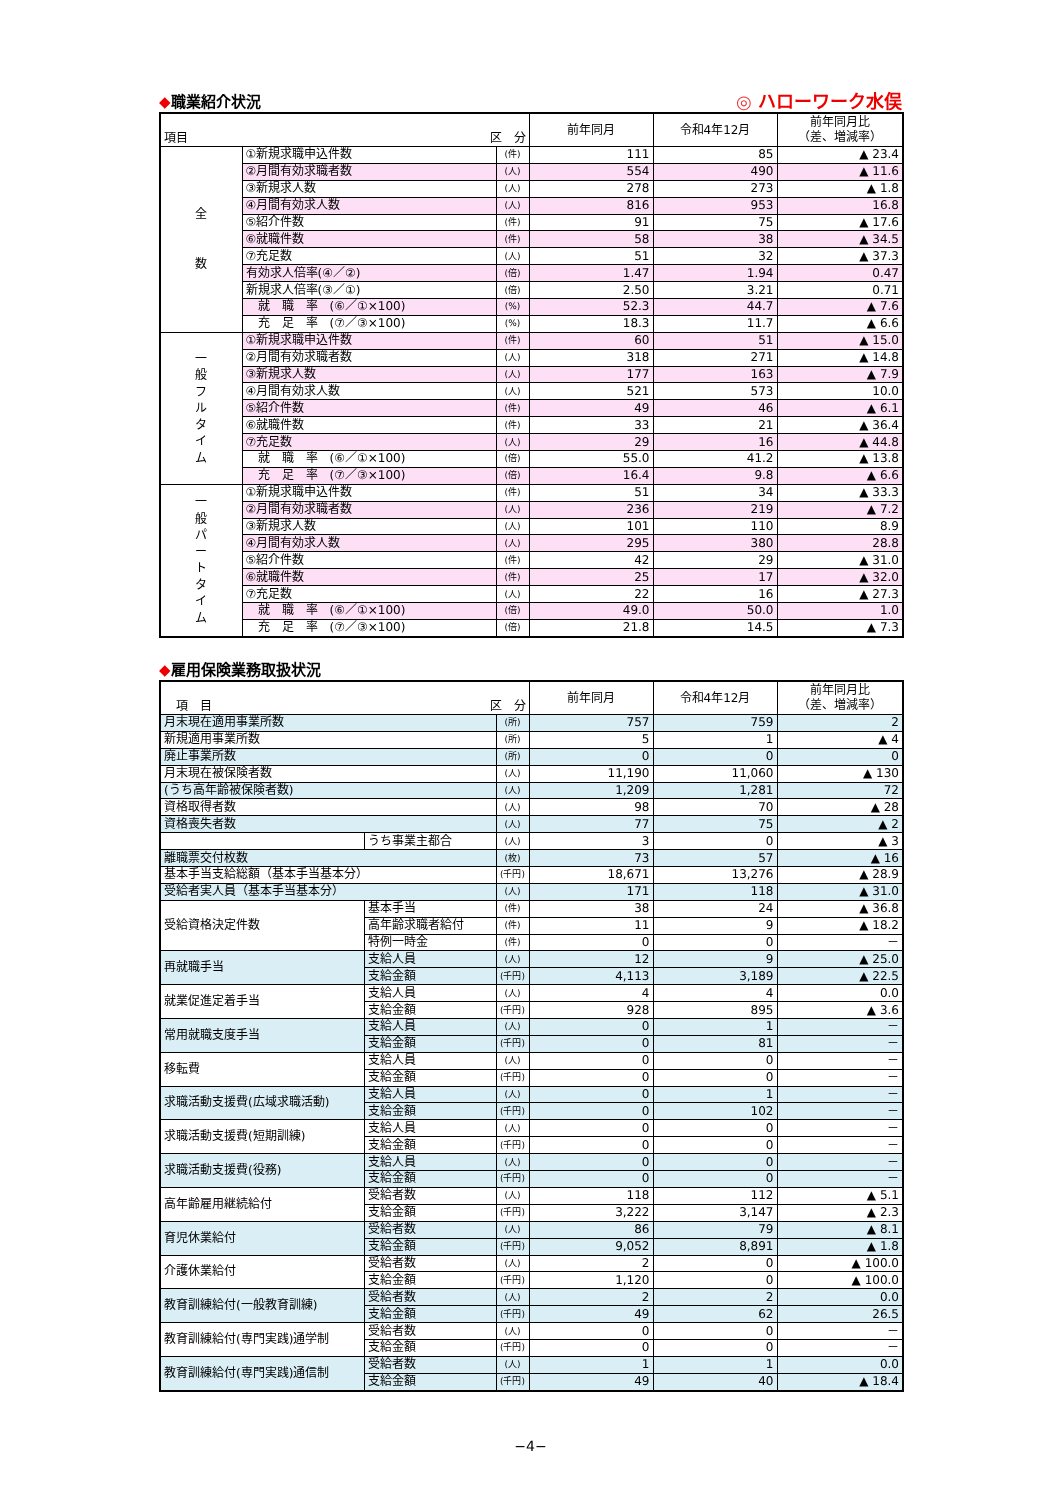◆職業紹介状況 ◎ ハローワーク水俣
| 項目 区 分 | | | 前年同月 | 令和4年12月 | 前年同月比 （差、増減率） |
| --- | --- | --- | --- | --- | --- |
| 全 数 | ①新規求職申込件数 | (件) | 111 | 85 | ▲ 23.4 |
| | ②月間有効求職者数 | (人) | 554 | 490 | ▲ 11.6 |
| | ③新規求人数 | (人) | 278 | 273 | ▲ 1.8 |
| | ④月間有効求人数 | (人) | 816 | 953 | 16.8 |
| | ⑤紹介件数 | (件) | 91 | 75 | ▲ 17.6 |
| | ⑥就職件数 | (件) | 58 | 38 | ▲ 34.5 |
| | ⑦充足数 | (人) | 51 | 32 | ▲ 37.3 |
| | 有効求人倍率(④／②) | (倍) | 1.47 | 1.94 | 0.47 |
| | 新規求人倍率(③／①) | (倍) | 2.50 | 3.21 | 0.71 |
| | 就 職 率 (⑥／①×100) | (%) | 52.3 | 44.7 | ▲ 7.6 |
| | 充 足 率 (⑦／③×100) | (%) | 18.3 | 11.7 | ▲ 6.6 |
| 一 般 フ ル タ イ ム | ①新規求職申込件数 | (件) | 60 | 51 | ▲ 15.0 |
| | ②月間有効求職者数 | (人) | 318 | 271 | ▲ 14.8 |
| | ③新規求人数 | (人) | 177 | 163 | ▲ 7.9 |
| | ④月間有効求人数 | (人) | 521 | 573 | 10.0 |
| | ⑤紹介件数 | (件) | 49 | 46 | ▲ 6.1 |
| | ⑥就職件数 | (件) | 33 | 21 | ▲ 36.4 |
| | ⑦充足数 | (人) | 29 | 16 | ▲ 44.8 |
| | 就 職 率 (⑥／①×100) | (倍) | 55.0 | 41.2 | ▲ 13.8 |
| | 充 足 率 (⑦／③×100) | (倍) | 16.4 | 9.8 | ▲ 6.6 |
| 一 般 パ ー ト タ イ ム | ①新規求職申込件数 | (件) | 51 | 34 | ▲ 33.3 |
| | ②月間有効求職者数 | (人) | 236 | 219 | ▲ 7.2 |
| | ③新規求人数 | (人) | 101 | 110 | 8.9 |
| | ④月間有効求人数 | (人) | 295 | 380 | 28.8 |
| | ⑤紹介件数 | (件) | 42 | 29 | ▲ 31.0 |
| | ⑥就職件数 | (件) | 25 | 17 | ▲ 32.0 |
| | ⑦充足数 | (人) | 22 | 16 | ▲ 27.3 |
| | 就 職 率 (⑥／①×100) | (倍) | 49.0 | 50.0 | 1.0 |
| | 充 足 率 (⑦／③×100) | (倍) | 21.8 | 14.5 | ▲ 7.3 |
◆雇用保険業務取扱状況
| 項 目 区 分 | | | 前年同月 | 令和4年12月 | 前年同月比 （差、増減率） |
| --- | --- | --- | --- | --- | --- |
| 月末現在適用事業所数 | | (所) | 757 | 759 | 2 |
| 新規適用事業所数 | | (所) | 5 | 1 | ▲ 4 |
| 廃止事業所数 | | (所) | 0 | 0 | 0 |
| 月末現在被保険者数 | | (人) | 11,190 | 11,060 | ▲ 130 |
| (うち高年齢被保険者数) | | (人) | 1,209 | 1,281 | 72 |
| 資格取得者数 | | (人) | 98 | 70 | ▲ 28 |
| 資格喪失者数 | | (人) | 77 | 75 | ▲ 2 |
| | うち事業主都合 | (人) | 3 | 0 | ▲ 3 |
| 離職票交付枚数 | | (枚) | 73 | 57 | ▲ 16 |
| 基本手当支給総額（基本手当基本分） | | (千円) | 18,671 | 13,276 | ▲ 28.9 |
| 受給者実人員（基本手当基本分） | | (人) | 171 | 118 | ▲ 31.0 |
| 受給資格決定件数 | 基本手当 | (件) | 38 | 24 | ▲ 36.8 |
| | 高年齢求職者給付 | (件) | 11 | 9 | ▲ 18.2 |
| | 特例一時金 | (件) | 0 | 0 | － |
| 再就職手当 | 支給人員 | (人) | 12 | 9 | ▲ 25.0 |
| | 支給金額 | (千円) | 4,113 | 3,189 | ▲ 22.5 |
| 就業促進定着手当 | 支給人員 | (人) | 4 | 4 | 0.0 |
| | 支給金額 | (千円) | 928 | 895 | ▲ 3.6 |
| 常用就職支度手当 | 支給人員 | (人) | 0 | 1 | － |
| | 支給金額 | (千円) | 0 | 81 | － |
| 移転費 | 支給人員 | (人) | 0 | 0 | － |
| | 支給金額 | (千円) | 0 | 0 | － |
| 求職活動支援費(広域求職活動) | 支給人員 | (人) | 0 | 1 | － |
| | 支給金額 | (千円) | 0 | 102 | － |
| 求職活動支援費(短期訓練) | 支給人員 | (人) | 0 | 0 | － |
| | 支給金額 | (千円) | 0 | 0 | － |
| 求職活動支援費(役務) | 支給人員 | (人) | 0 | 0 | － |
| | 支給金額 | (千円) | 0 | 0 | － |
| 高年齢雇用継続給付 | 受給者数 | (人) | 118 | 112 | ▲ 5.1 |
| | 支給金額 | (千円) | 3,222 | 3,147 | ▲ 2.3 |
| 育児休業給付 | 受給者数 | (人) | 86 | 79 | ▲ 8.1 |
| | 支給金額 | (千円) | 9,052 | 8,891 | ▲ 1.8 |
| 介護休業給付 | 受給者数 | (人) | 2 | 0 | ▲ 100.0 |
| | 支給金額 | (千円) | 1,120 | 0 | ▲ 100.0 |
| 教育訓練給付(一般教育訓練) | 受給者数 | (人) | 2 | 2 | 0.0 |
| | 支給金額 | (千円) | 49 | 62 | 26.5 |
| 教育訓練給付(専門実践)通学制 | 受給者数 | (人) | 0 | 0 | － |
| | 支給金額 | (千円) | 0 | 0 | － |
| 教育訓練給付(専門実践)通信制 | 受給者数 | (人) | 1 | 1 | 0.0 |
| | 支給金額 | (千円) | 49 | 40 | ▲ 18.4 |
−4−